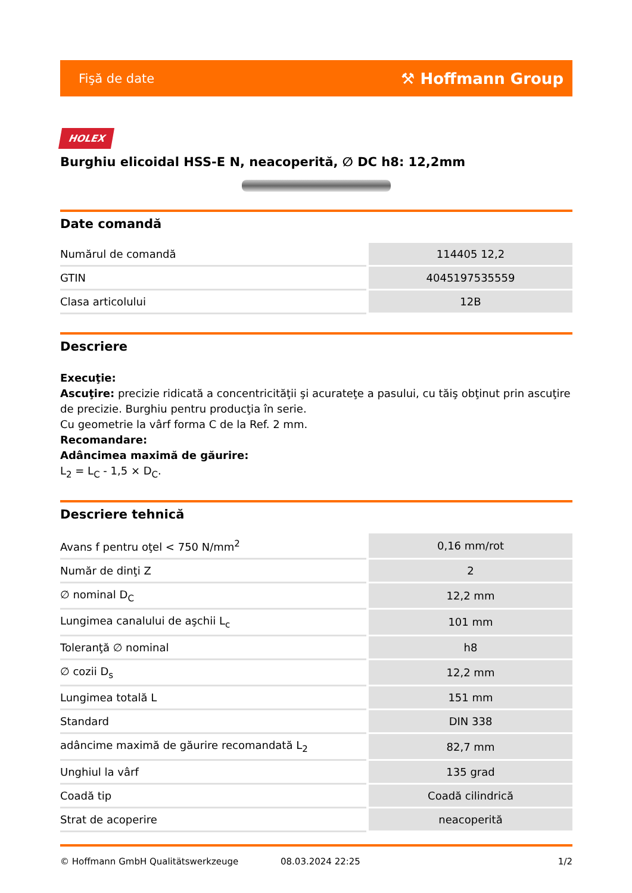Fişă de date ⚒ Hoffmann Group
HOLEX
Burghiu elicoidal HSS-E N, neacoperită, ∅ DC h8: 12,2mm
Date comandă
| Numărul de comandă | 114405 12,2 |
| GTIN | 4045197535559 |
| Clasa articolului | 12B |
Descriere
Execuţie:
Ascuţire: precizie ridicată a concentricităţii şi acurateţe a pasului, cu tăiş obţinut prin ascuţire de precizie. Burghiu pentru producţia în serie.
Cu geometrie la vârf forma C de la Ref. 2 mm.
Recomandare:
Adâncimea maximă de găurire:
L<sub>2</sub> = L<sub>C</sub> - 1,5 × D<sub>C</sub>.
Descriere tehnică
| Avans f pentru oţel < 750 N/mm<sup>2</sup> | 0,16 mm/rot |
| Număr de dinţi Z | 2 |
| ∅ nominal D<sub>C</sub> | 12,2 mm |
| Lungimea canalului de aşchii L<sub>c</sub> | 101 mm |
| Toleranţă ∅ nominal | h8 |
| ∅ cozii D<sub>s</sub> | 12,2 mm |
| Lungimea totală L | 151 mm |
| Standard | DIN 338 |
| adâncime maximă de găurire recomandată L<sub>2</sub> | 82,7 mm |
| Unghiul la vârf | 135 grad |
| Coadă tip | Coadă cilindrică |
| Strat de acoperire | neacoperită |
© Hoffmann GmbH Qualitätswerkzeuge 08.03.2024 22:25 1/2